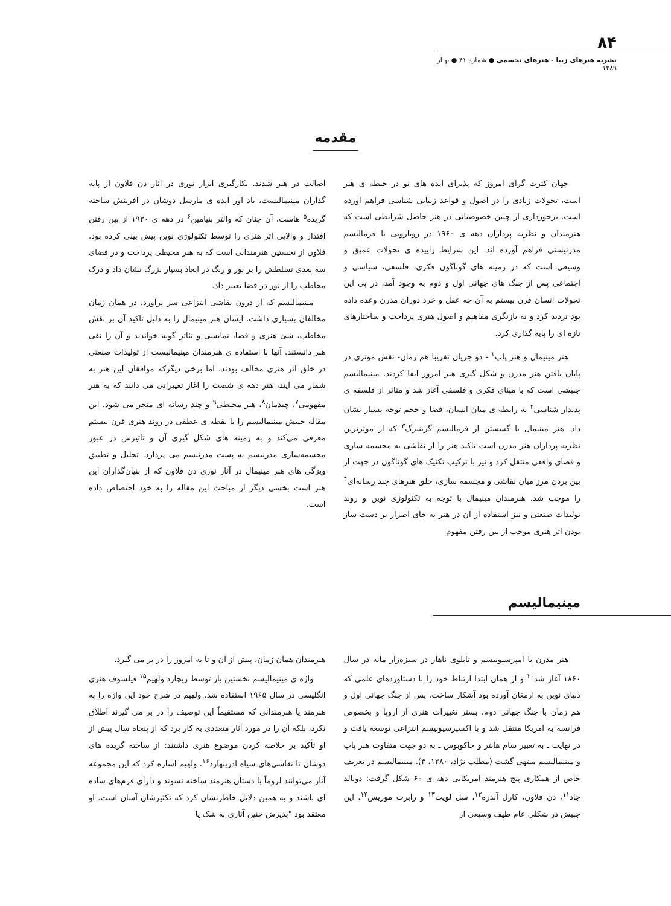۸۴
نشریه هنرهای زیبا - هنرهای تجسمی ● شماره ۴۱ ● بهـار ۱۳۸۹
مقدمه
جهان کثرت گرای امروز که پذیرای ایده های نو در حیطه ی هنر است، تحولات زیادی را در اصول و قواعد زیبایی شناسی فراهم آورده است. برخورداری از چنین خصوصیاتی در هنر حاصل شرایطی است که هنرمندان و نظریه پردازان دهه ی ۱۹۶۰ در رویارویی با فرمالیسم مدرنیستی فراهم آورده اند. این شرایط زاییده ی تحولات عمیق و وسیعی است که در زمینه های گوناگون فکری، فلسفی، سیاسی و اجتماعی پس از جنگ های جهانی اول و دوم به وجود آمد. در پی این تحولات انسان قرن بیستم به آن چه عقل و خرد دوران مدرن وعده داده بود تردید کرد و به بازنگری مفاهیم و اصول هنری پرداخت و ساختارهای تازه ای را پایه گذاری کرد.
هنر مینیمال و هنر پاپ<sup>۱</sup> - دو جریان تقریبا هم زمان- نقش موثری در پایان یافتن هنر مدرن و شکل گیری هنر امروز ایفا کردند. مینیمالیسم جنبشی است که با مبنای فکری و فلسفی آغاز شد و متاثر از فلسفه ی پدیدار شناسی<sup>۲</sup> به رابطه ی میان انسان، فضا و حجم توجه بسیار نشان داد. هنر مینیمال با گسستن از فرمالیسم گرینبرگ<sup>۳</sup> که از موثرترین نظریه پردازان هنر مدرن است تاکید هنر را از نقاشی به مجسمه سازی و فضای واقعی منتقل کرد و نیز با ترکیب تکنیک های گوناگون در جهت از بین بردن مرز میان نقاشی و مجسمه سازی، خلق هنرهای چند رسانه‌ای<sup>۴</sup> را موجب شد. هنرمندان مینیمال با توجه به تکنولوژی نوین و روند تولیدات صنعتی و نیز استفاده از آن در هنر به جای اصرار بر دست ساز بودن اثر هنری موجب از بین رفتن مفهوم
اصالت در هنر شدند. بکارگیری ابزار نوری در آثار دن فلاون از پایه گذاران مینیمالیست، یاد آور ایده ی مارسل دوشان در آفرینش ساخته گزیده<sup>۵</sup> هاست، آن چنان که والتر بنیامین<sup>۶</sup> در دهه ی ۱۹۳۰ از بین رفتن اقتدار و والایی اثر هنری را توسط تکنولوژی نوین پیش بینی کرده بود. فلاون از نخستین هنرمندانی است که به هنر محیطی پرداخت و در فضای سه بعدی تسلطش را بر نور و رنگ در ابعاد بسیار بزرگ نشان داد و درک مخاطب را از نور در فضا تغییر داد.
مینیمالیسم که از درون نقاشی انتزاعی سر برآورد، در همان زمان مخالفان بسیاری داشت. ایشان هنر مینیمال را به دلیل تاکید آن بر نقش مخاطب، شئ هنری و فضا، نمایشی و تئاتر گونه خواندند و آن را نفی هنر دانستند. آنها با استفاده ی هنرمندان مینیمالیست از تولیدات صنعتی در خلق اثر هنری مخالف بودند. اما برخی دیگرکه موافقان این هنر به شمار می آیند، هنر دهه ی شصت را آغاز تغییراتی می دانند که به هنر مفهومی<sup>۷</sup>، چیدمان<sup>۸</sup>، هنر محیطی<sup>۹</sup> و چند رسانه ای منجر می شود. این مقاله جنبش مینیمالیسم را با نقطه ی عطفی در روند هنری قرن بیستم معرفی می‌کند و به زمینه های شکل گیری آن و تاثیرش در عبور مجسمه‌سازی مدرنیسم به پست مدرنیسم می پردازد. تحلیل و تطبیق ویژگی های هنر مینیمال در آثار نوری دن فلاون که از بنیان‌گذاران این هنر است بخشی دیگر از مباحث این مقاله را به خود اختصاص داده است.
مینیمالیسم
هنر مدرن با امپرسیونیسم و تابلوی ناهار در سبزه‌زار مانه در سال ۱۸۶۰ آغاز شد<sup>۱۰</sup> و از همان ابتدا ارتباط خود را با دستاوردهای علمی که دنیای نوین به ارمغان آورده بود آشکار ساخت. پس از جنگ جهانی اول و هم زمان با جنگ جهانی دوم، بستر تغییرات هنری از اروپا و بخصوص فرانسه به آمریکا منتقل شد و با اکسپرسیونیسم انتزاعی توسعه یافت و در نهایت ـ به تعبیر سام هانتر و جاکوبوس ـ به دو جهت متفاوت هنر پاپ و مینیمالیسم منتهی گشت (مطلب نژاد، ۱۳۸۰، ۴). مینیمالیسم در تعریف خاص از همکاری پنج هنرمند آمریکایی دهه ی ۶۰ شکل گرفت: دونالد جاد<sup>۱۱</sup>، دن فلاون، کارل آندره<sup>۱۲</sup>، سل لویت<sup>۱۳</sup> و رابرت موریس<sup>۱۴</sup>. این جنبش در شکلی عام طیف وسیعی از
هنرمندان همان زمان، پیش از آن و تا به امروز را در بر می گیرد.
واژه ی مینیمالیسم نخستین بار توسط ریچارد ولهیم<sup>۱۵</sup> فیلسوف هنری انگلیسی در سال ۱۹۶۵ استفاده شد. ولهیم در شرح خود این واژه را به هنرمند یا هنرمندانی که مستقیماً این توصیف را در بر می گیرند اطلاق نکرد، بلکه آن را در مورد آثار متعددی به کار برد که از پنجاه سال پیش از او تأکید بر خلاصه کردن موضوع هنری داشتند: از ساخته گزیده های دوشان تا نقاشی‌های سیاه ادرینهارد<sup>۱۶</sup>. ولهیم اشاره کرد که این مجموعه آثار می‌توانند لزوماً با دستان هنرمند ساخته نشوند و دارای فرم‌های ساده ای باشند و به همین دلایل خاطرنشان کرد که تکثیرشان آسان است. او معتقد بود "پذیرش چنین آثاری به شک یا